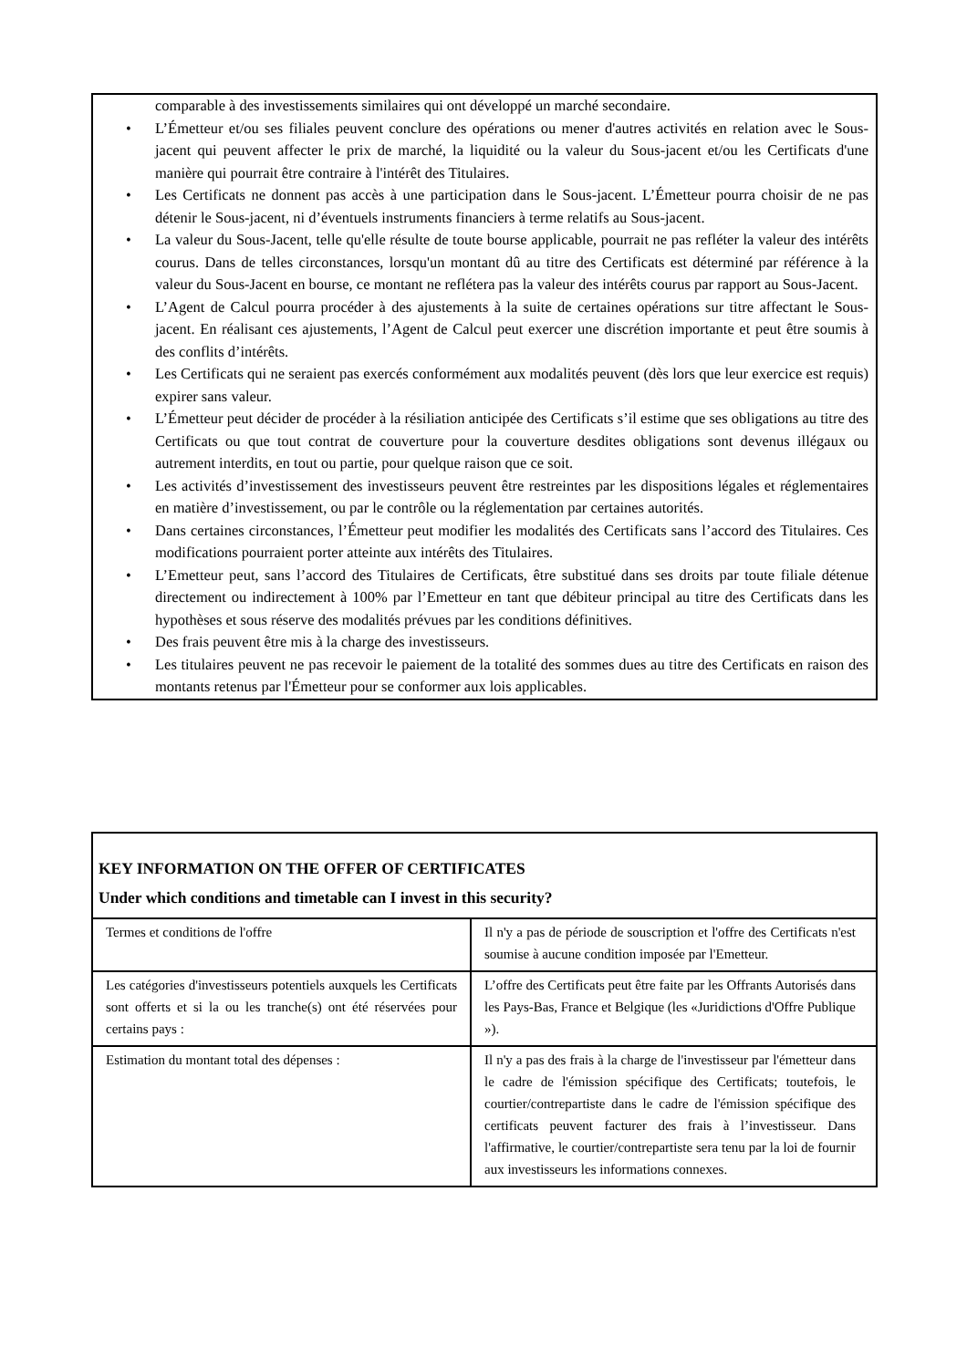comparable à des investissements similaires qui ont développé un marché secondaire.
• L’Émetteur et/ou ses filiales peuvent conclure des opérations ou mener d'autres activités en relation avec le Sous-jacent qui peuvent affecter le prix de marché, la liquidité ou la valeur du Sous-jacent et/ou les Certificats d'une manière qui pourrait être contraire à l'intérêt des Titulaires.
• Les Certificats ne donnent pas accès à une participation dans le Sous-jacent. L’Émetteur pourra choisir de ne pas détenir le Sous-jacent, ni d’éventuels instruments financiers à terme relatifs au Sous-jacent.
• La valeur du Sous-Jacent, telle qu'elle résulte de toute bourse applicable, pourrait ne pas refléter la valeur des intérêts courus. Dans de telles circonstances, lorsqu'un montant dû au titre des Certificats est déterminé par référence à la valeur du Sous-Jacent en bourse, ce montant ne reflétera pas la valeur des intérêts courus par rapport au Sous-Jacent.
• L’Agent de Calcul pourra procéder à des ajustements à la suite de certaines opérations sur titre affectant le Sous-jacent. En réalisant ces ajustements, l’Agent de Calcul peut exercer une discrétion importante et peut être soumis à des conflits d’intérêts.
• Les Certificats qui ne seraient pas exercés conformément aux modalités peuvent (dès lors que leur exercice est requis) expirer sans valeur.
• L’Émetteur peut décider de procéder à la résiliation anticipée des Certificats s’il estime que ses obligations au titre des Certificats ou que tout contrat de couverture pour la couverture desdites obligations sont devenus illégaux ou autrement interdits, en tout ou partie, pour quelque raison que ce soit.
• Les activités d’investissement des investisseurs peuvent être restreintes par les dispositions légales et réglementaires en matière d’investissement, ou par le contrôle ou la réglementation par certaines autorités.
• Dans certaines circonstances, l’Émetteur peut modifier les modalités des Certificats sans l’accord des Titulaires. Ces modifications pourraient porter atteinte aux intérêts des Titulaires.
• L’Emetteur peut, sans l’accord des Titulaires de Certificats, être substitué dans ses droits par toute filiale détenue directement ou indirectement à 100% par l’Emetteur en tant que débiteur principal au titre des Certificats dans les hypothèses et sous réserve des modalités prévues par les conditions définitives.
• Des frais peuvent être mis à la charge des investisseurs.
• Les titulaires peuvent ne pas recevoir le paiement de la totalité des sommes dues au titre des Certificats en raison des montants retenus par l'Émetteur pour se conformer aux lois applicables.
| KEY INFORMATION ON THE OFFER OF CERTIFICATES Under which conditions and timetable can I invest in this security? | |
| --- | --- |
| Termes et conditions de l'offre | Il n'y a pas de période de souscription et l'offre des Certificats n'est soumise à aucune condition imposée par l'Emetteur. |
| Les catégories d'investisseurs potentiels auxquels les Certificats sont offerts et si la ou les tranche(s) ont été réservées pour certains pays : | L’offre des Certificats peut être faite par les Offrants Autorisés dans les Pays-Bas, France et Belgique (les «Juridictions d'Offre Publique »). |
| Estimation du montant total des dépenses : | Il n'y a pas des frais à la charge de l'investisseur par l'émetteur dans le cadre de l'émission spécifique des Certificats; toutefois, le courtier/contrepartiste dans le cadre de l'émission spécifique des certificats peuvent facturer des frais à l’investisseur. Dans l'affirmative, le courtier/contrepartiste sera tenu par la loi de fournir aux investisseurs les informations connexes. |